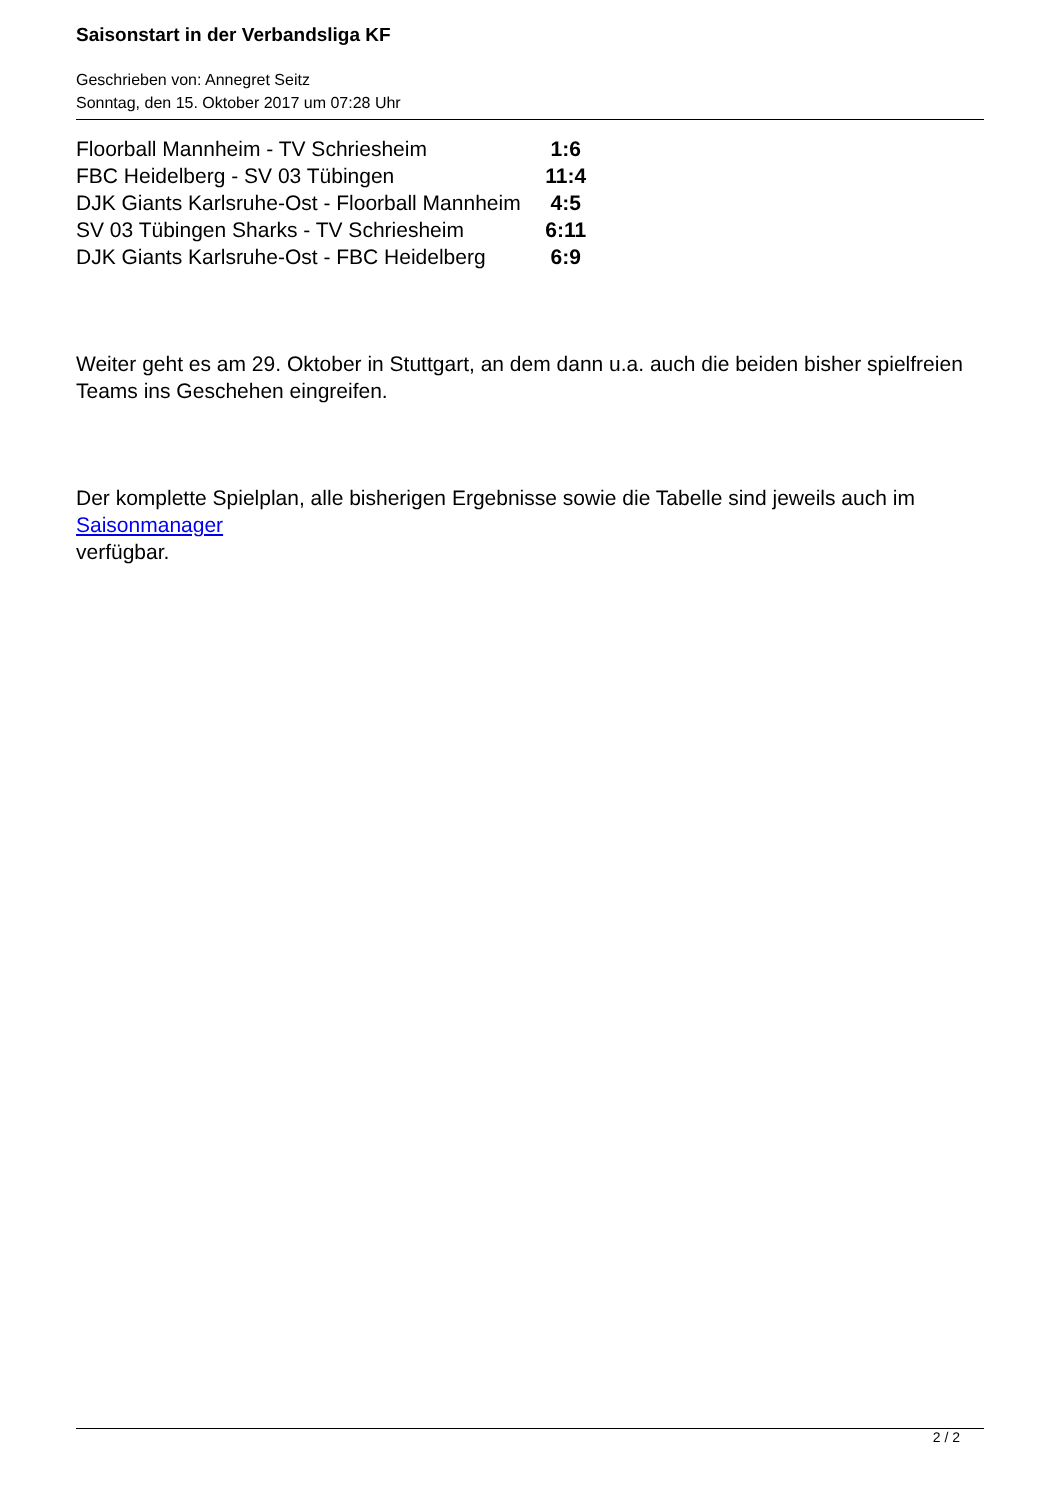Saisonstart in der Verbandsliga KF
Geschrieben von: Annegret Seitz
Sonntag, den 15. Oktober 2017 um 07:28 Uhr
| Floorball Mannheim - TV Schriesheim | 1:6 |
| FBC Heidelberg - SV 03 Tübingen | 11:4 |
| DJK Giants Karlsruhe-Ost - Floorball Mannheim | 4:5 |
| SV 03 Tübingen Sharks - TV Schriesheim | 6:11 |
| DJK Giants Karlsruhe-Ost - FBC Heidelberg | 6:9 |
Weiter geht es am 29. Oktober in Stuttgart, an dem dann u.a. auch die beiden bisher spielfreien Teams ins Geschehen eingreifen.
Der komplette Spielplan, alle bisherigen Ergebnisse sowie die Tabelle sind jeweils auch im Saisonmanager
verfügbar.
2 / 2